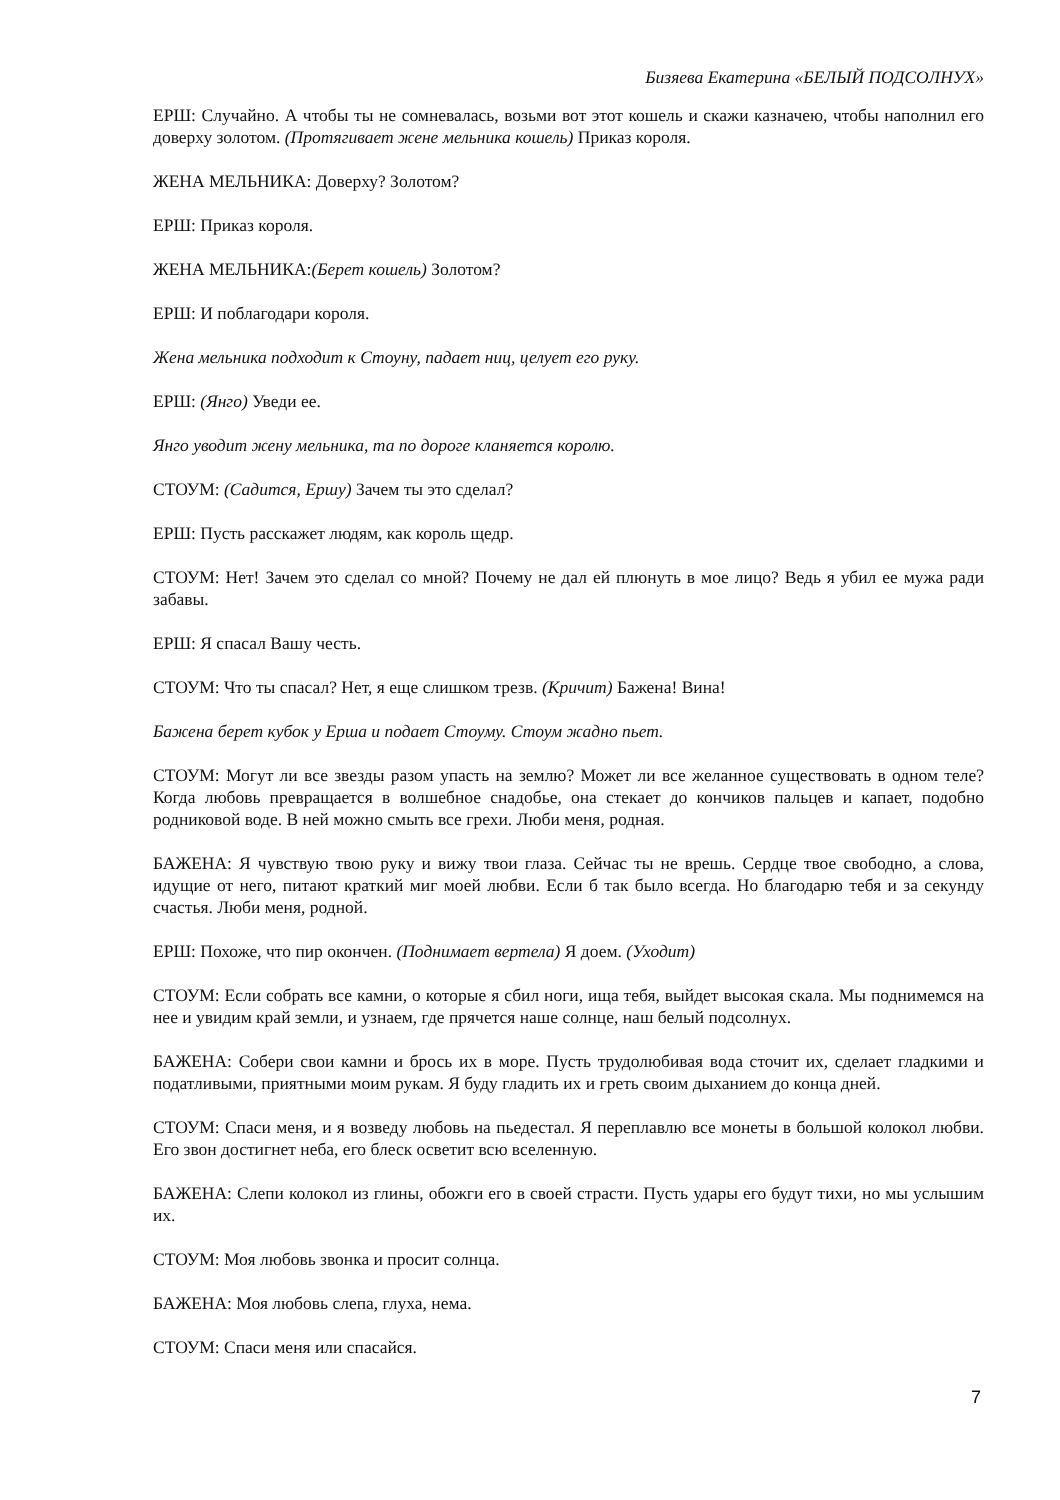Бизяева Екатерина «БЕЛЫЙ ПОДСОЛНУХ»
ЕРШ: Случайно. А чтобы ты не сомневалась, возьми вот этот кошель и скажи казначею, чтобы наполнил его доверху золотом. (Протягивает жене мельника кошель) Приказ короля.
ЖЕНА МЕЛЬНИКА: Доверху? Золотом?
ЕРШ: Приказ короля.
ЖЕНА МЕЛЬНИКА:(Берет кошель) Золотом?
ЕРШ: И поблагодари короля.
Жена мельника подходит к Стоуну, падает ниц, целует его руку.
ЕРШ: (Янго) Уведи ее.
Янго уводит жену мельника, та по дороге кланяется королю.
СТОУМ: (Садится, Ершу) Зачем ты это сделал?
ЕРШ: Пусть расскажет людям, как король щедр.
СТОУМ: Нет! Зачем это сделал со мной? Почему не дал ей плюнуть в мое лицо? Ведь я убил ее мужа ради забавы.
ЕРШ: Я спасал Вашу честь.
СТОУМ: Что ты спасал? Нет, я еще слишком трезв. (Кричит) Бажена! Вина!
Бажена берет кубок у Ерша и подает Стоуму. Стоум жадно пьет.
СТОУМ: Могут ли все звезды разом упасть на землю? Может ли все желанное существовать в одном теле? Когда любовь превращается в волшебное снадобье, она стекает до кончиков пальцев и капает, подобно родниковой воде. В ней можно смыть все грехи. Люби меня, родная.
БАЖЕНА: Я чувствую твою руку и вижу твои глаза. Сейчас ты не врешь. Сердце твое свободно, а слова, идущие от него, питают краткий миг моей любви. Если б так было всегда. Но благодарю тебя и за секунду счастья. Люби меня, родной.
ЕРШ: Похоже, что пир окончен. (Поднимает вертела) Я доем. (Уходит)
СТОУМ: Если собрать все камни, о которые я сбил ноги, ища тебя, выйдет высокая скала. Мы поднимемся на нее и увидим край земли, и узнаем, где прячется наше солнце, наш белый подсолнух.
БАЖЕНА: Собери свои камни и брось их в море. Пусть трудолюбивая вода сточит их, сделает гладкими и податливыми, приятными моим рукам. Я буду гладить их и греть своим дыханием до конца дней.
СТОУМ: Спаси меня, и я возведу любовь на пьедестал. Я переплавлю все монеты в большой колокол любви. Его звон достигнет неба, его блеск осветит всю вселенную.
БАЖЕНА: Слепи колокол из глины, обожги его в своей страсти. Пусть удары его будут тихи, но мы услышим их.
СТОУМ: Моя любовь звонка и просит солнца.
БАЖЕНА: Моя любовь слепа, глуха, нема.
СТОУМ: Спаси меня или спасайся.
7